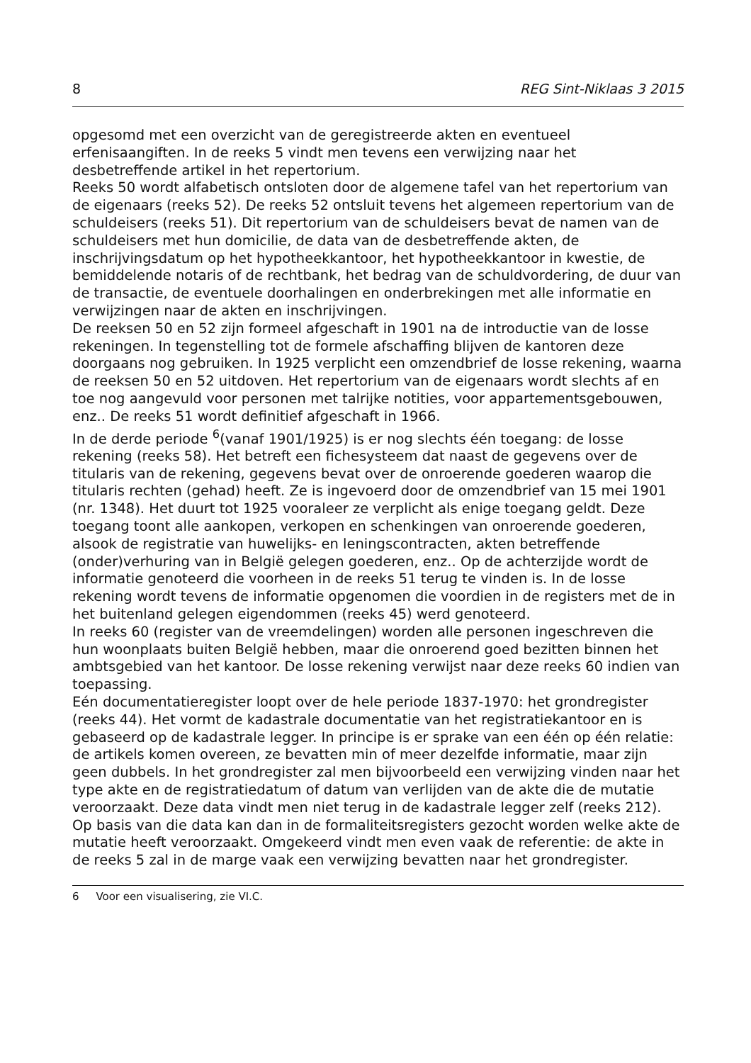8 REG Sint-Niklaas 3 2015
opgesomd met een overzicht van de geregistreerde akten en eventueel erfenisaangiften. In de reeks 5 vindt men tevens een verwijzing naar het desbetreffende artikel in het repertorium.
Reeks 50 wordt alfabetisch ontsloten door de algemene tafel van het repertorium van de eigenaars (reeks 52). De reeks 52 ontsluit tevens het algemeen repertorium van de schuldeisers (reeks 51). Dit repertorium van de schuldeisers bevat de namen van de schuldeisers met hun domicilie, de data van de desbetreffende akten, de inschrijvingsdatum op het hypotheekkantoor, het hypotheekkantoor in kwestie, de bemiddelende notaris of de rechtbank, het bedrag van de schuldvordering, de duur van de transactie, de eventuele doorhalingen en onderbrekingen met alle informatie en verwijzingen naar de akten en inschrijvingen.
De reeksen 50 en 52 zijn formeel afgeschaft in 1901 na de introductie van de losse rekeningen. In tegenstelling tot de formele afschaffing blijven de kantoren deze doorgaans nog gebruiken. In 1925 verplicht een omzendbrief de losse rekening, waarna de reeksen 50 en 52 uitdoven. Het repertorium van de eigenaars wordt slechts af en toe nog aangevuld voor personen met talrijke notities, voor appartementsgebouwen, enz.. De reeks 51 wordt definitief afgeschaft in 1966.
In de derde periode <sup>6</sup>(vanaf 1901/1925) is er nog slechts één toegang: de losse rekening (reeks 58). Het betreft een fichesysteem dat naast de gegevens over de titularis van de rekening, gegevens bevat over de onroerende goederen waarop die titularis rechten (gehad) heeft. Ze is ingevoerd door de omzendbrief van 15 mei 1901 (nr. 1348). Het duurt tot 1925 vooraleer ze verplicht als enige toegang geldt. Deze toegang toont alle aankopen, verkopen en schenkingen van onroerende goederen, alsook de registratie van huwelijks- en leningscontracten, akten betreffende (onder)verhuring van in België gelegen goederen, enz.. Op de achterzijde wordt de informatie genoteerd die voorheen in de reeks 51 terug te vinden is. In de losse rekening wordt tevens de informatie opgenomen die voordien in de registers met de in het buitenland gelegen eigendommen (reeks 45) werd genoteerd.
In reeks 60 (register van de vreemdelingen) worden alle personen ingeschreven die hun woonplaats buiten België hebben, maar die onroerend goed bezitten binnen het ambtsgebied van het kantoor. De losse rekening verwijst naar deze reeks 60 indien van toepassing.
Eén documentatieregister loopt over de hele periode 1837-1970: het grondregister (reeks 44). Het vormt de kadastrale documentatie van het registratiekantoor en is gebaseerd op de kadastrale legger. In principe is er sprake van een één op één relatie: de artikels komen overeen, ze bevatten min of meer dezelfde informatie, maar zijn geen dubbels. In het grondregister zal men bijvoorbeeld een verwijzing vinden naar het type akte en de registratiedatum of datum van verlijden van de akte die de mutatie veroorzaakt. Deze data vindt men niet terug in de kadastrale legger zelf (reeks 212). Op basis van die data kan dan in de formaliteitsregisters gezocht worden welke akte de mutatie heeft veroorzaakt. Omgekeerd vindt men even vaak de referentie: de akte in de reeks 5 zal in de marge vaak een verwijzing bevatten naar het grondregister.
6 Voor een visualisering, zie VI.C.